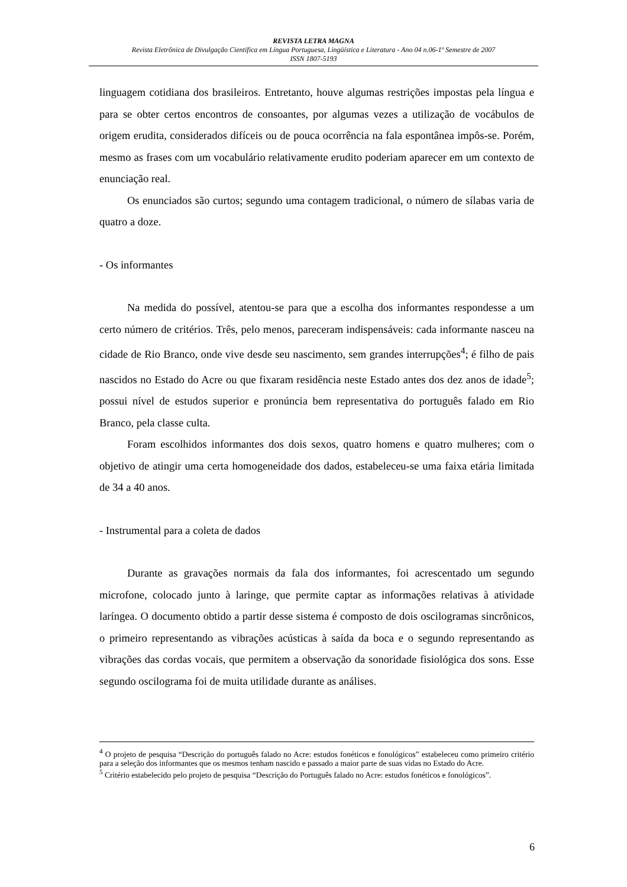REVISTA LETRA MAGNA
Revista Eletrônica de Divulgação Científica em Língua Portuguesa, Lingüística e Literatura - Ano 04 n.06-1º Semestre de 2007
ISSN 1807-5193
linguagem cotidiana dos brasileiros. Entretanto, houve algumas restrições impostas pela língua e para se obter certos encontros de consoantes, por algumas vezes a utilização de vocábulos de origem erudita, considerados difíceis ou de pouca ocorrência na fala espontânea impôs-se. Porém, mesmo as frases com um vocabulário relativamente erudito poderiam aparecer em um contexto de enunciação real.
Os enunciados são curtos; segundo uma contagem tradicional, o número de sílabas varia de quatro a doze.
- Os informantes
Na medida do possível, atentou-se para que a escolha dos informantes respondesse a um certo número de critérios. Três, pelo menos, pareceram indispensáveis: cada informante nasceu na cidade de Rio Branco, onde vive desde seu nascimento, sem grandes interrupções<sup>4</sup>; é filho de pais nascidos no Estado do Acre ou que fixaram residência neste Estado antes dos dez anos de idade<sup>5</sup>; possui nível de estudos superior e pronúncia bem representativa do português falado em Rio Branco, pela classe culta.
Foram escolhidos informantes dos dois sexos, quatro homens e quatro mulheres; com o objetivo de atingir uma certa homogeneidade dos dados, estabeleceu-se uma faixa etária limitada de 34 a 40 anos.
- Instrumental para a coleta de dados
Durante as gravações normais da fala dos informantes, foi acrescentado um segundo microfone, colocado junto à laringe, que permite captar as informações relativas à atividade laríngea. O documento obtido a partir desse sistema é composto de dois oscilogramas sincrônicos, o primeiro representando as vibrações acústicas à saída da boca e o segundo representando as vibrações das cordas vocais, que permitem a observação da sonoridade fisiológica dos sons. Esse segundo oscilograma foi de muita utilidade durante as análises.
<sup>4</sup> O projeto de pesquisa “Descrição do português falado no Acre: estudos fonéticos e fonológicos” estabeleceu como primeiro critério para a seleção dos informantes que os mesmos tenham nascido e passado a maior parte de suas vidas no Estado do Acre.
<sup>5</sup> Critério estabelecido pelo projeto de pesquisa “Descrição do Português falado no Acre: estudos fonéticos e fonológicos”.
6